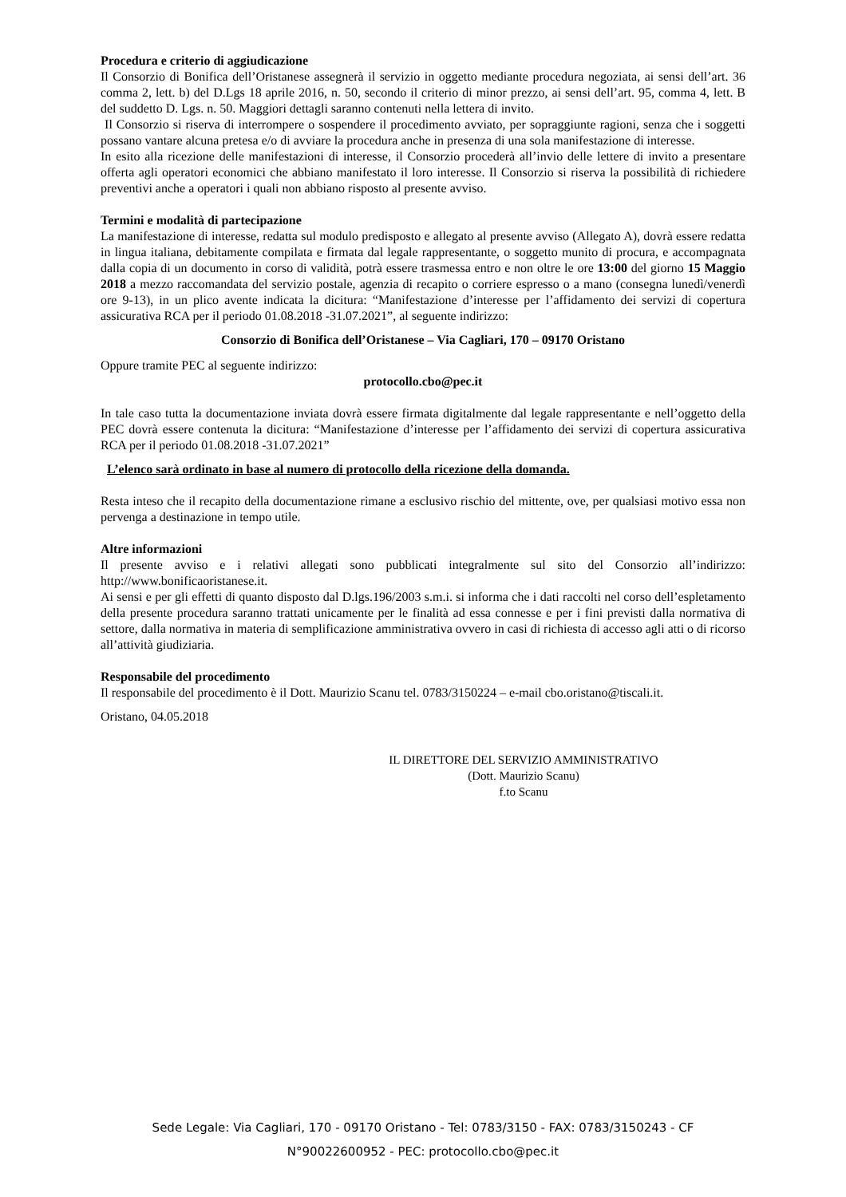Procedura e criterio di aggiudicazione
Il Consorzio di Bonifica dell’Oristanese assegnerà il servizio in oggetto mediante procedura negoziata, ai sensi dell’art. 36 comma 2, lett. b) del D.Lgs 18 aprile 2016, n. 50, secondo il criterio di minor prezzo, ai sensi dell’art. 95, comma 4, lett. B del suddetto D. Lgs. n. 50. Maggiori dettagli saranno contenuti nella lettera di invito.
Il Consorzio si riserva di interrompere o sospendere il procedimento avviato, per sopraggiunte ragioni, senza che i soggetti possano vantare alcuna pretesa e/o di avviare la procedura anche in presenza di una sola manifestazione di interesse.
In esito alla ricezione delle manifestazioni di interesse, il Consorzio procederà all’invio delle lettere di invito a presentare offerta agli operatori economici che abbiano manifestato il loro interesse. Il Consorzio si riserva la possibilità di richiedere preventivi anche a operatori i quali non abbiano risposto al presente avviso.
Termini e modalità di partecipazione
La manifestazione di interesse, redatta sul modulo predisposto e allegato al presente avviso (Allegato A), dovrà essere redatta in lingua italiana, debitamente compilata e firmata dal legale rappresentante, o soggetto munito di procura, e accompagnata dalla copia di un documento in corso di validità, potrà essere trasmessa entro e non oltre le ore 13:00 del giorno 15 Maggio 2018 a mezzo raccomandata del servizio postale, agenzia di recapito o corriere espresso o a mano (consegna lunedì/venerdì ore 9-13), in un plico avente indicata la dicitura: “Manifestazione d’interesse per l’affidamento dei servizi di copertura assicurativa RCA per il periodo 01.08.2018 -31.07.2021”, al seguente indirizzo:
Consorzio di Bonifica dell’Oristanese – Via Cagliari, 170 – 09170 Oristano
Oppure tramite PEC al seguente indirizzo:
protocollo.cbo@pec.it
In tale caso tutta la documentazione inviata dovrà essere firmata digitalmente dal legale rappresentante e nell’oggetto della PEC dovrà essere contenuta la dicitura: “Manifestazione d’interesse per l’affidamento dei servizi di copertura assicurativa RCA per il periodo 01.08.2018 -31.07.2021”
L’elenco sarà ordinato in base al numero di protocollo della ricezione della domanda.
Resta inteso che il recapito della documentazione rimane a esclusivo rischio del mittente, ove, per qualsiasi motivo essa non pervenga a destinazione in tempo utile.
Altre informazioni
Il presente avviso e i relativi allegati sono pubblicati integralmente sul sito del Consorzio all’indirizzo: http://www.bonificaoristanese.it.
Ai sensi e per gli effetti di quanto disposto dal D.lgs.196/2003 s.m.i. si informa che i dati raccolti nel corso dell’espletamento della presente procedura saranno trattati unicamente per le finalità ad essa connesse e per i fini previsti dalla normativa di settore, dalla normativa in materia di semplificazione amministrativa ovvero in casi di richiesta di accesso agli atti o di ricorso all’attività giudiziaria.
Responsabile del procedimento
Il responsabile del procedimento è il Dott. Maurizio Scanu tel. 0783/3150224 – e-mail cbo.oristano@tiscali.it.
Oristano, 04.05.2018
IL DIRETTORE DEL SERVIZIO AMMINISTRATIVO
(Dott. Maurizio Scanu)
f.to Scanu
Sede Legale: Via Cagliari, 170 - 09170 Oristano - Tel: 0783/3150 - FAX: 0783/3150243 - CF
N°90022600952 - PEC: protocollo.cbo@pec.it